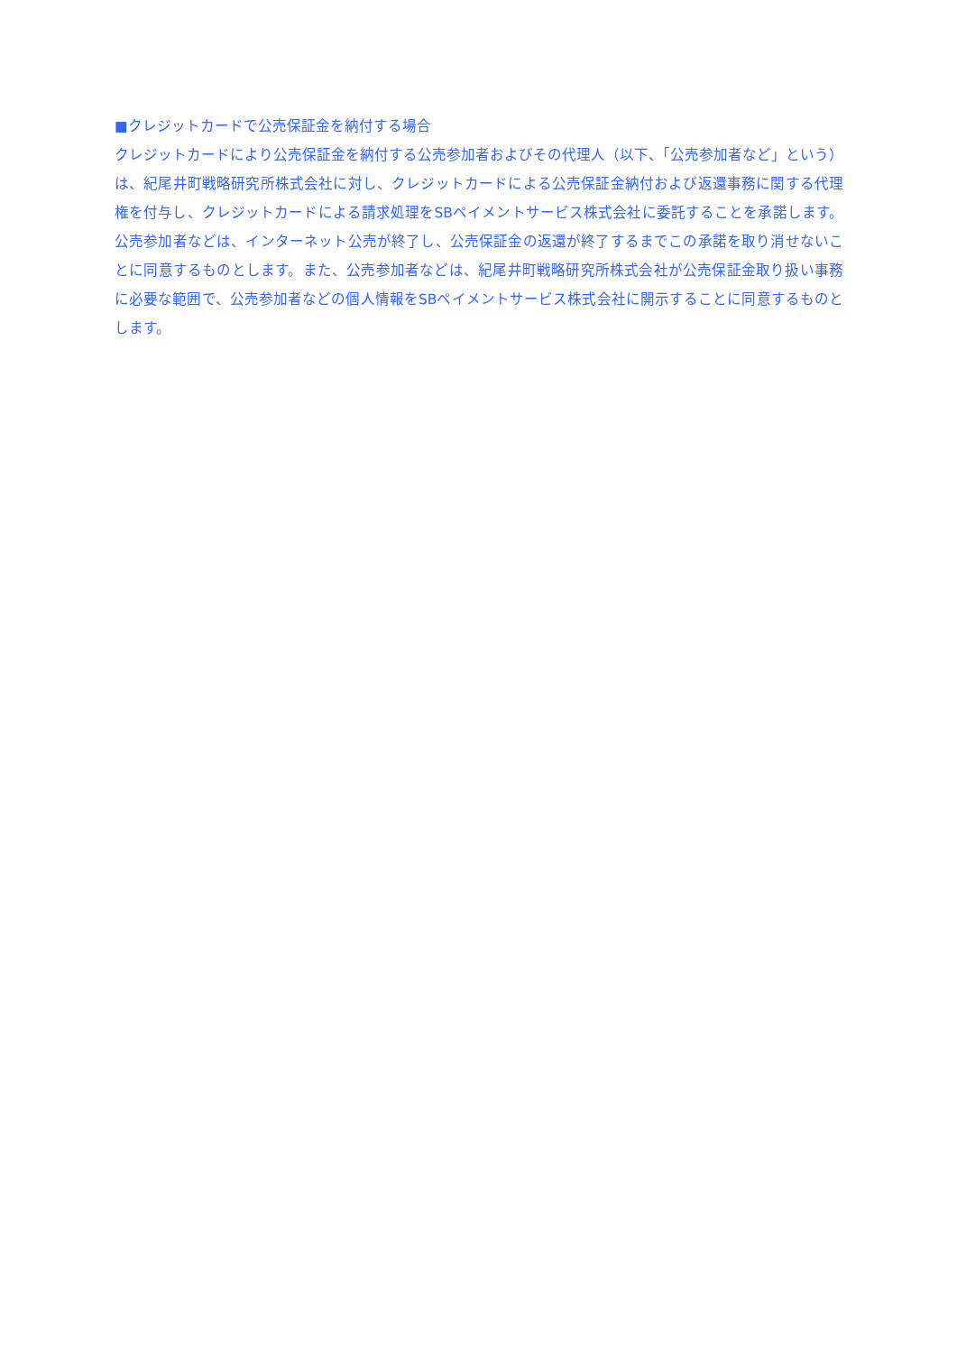■クレジットカードで公売保証金を納付する場合
クレジットカードにより公売保証金を納付する公売参加者およびその代理人（以下、「公売参加者など」という）は、紀尾井町戦略研究所株式会社に対し、クレジットカードによる公売保証金納付および返還事務に関する代理権を付与し、クレジットカードによる請求処理をSBペイメントサービス株式会社に委託することを承諾します。公売参加者などは、インターネット公売が終了し、公売保証金の返還が終了するまでこの承諾を取り消せないことに同意するものとします。また、公売参加者などは、紀尾井町戦略研究所株式会社が公売保証金取り扱い事務に必要な範囲で、公売参加者などの個人情報をSBペイメントサービス株式会社に開示することに同意するものとします。